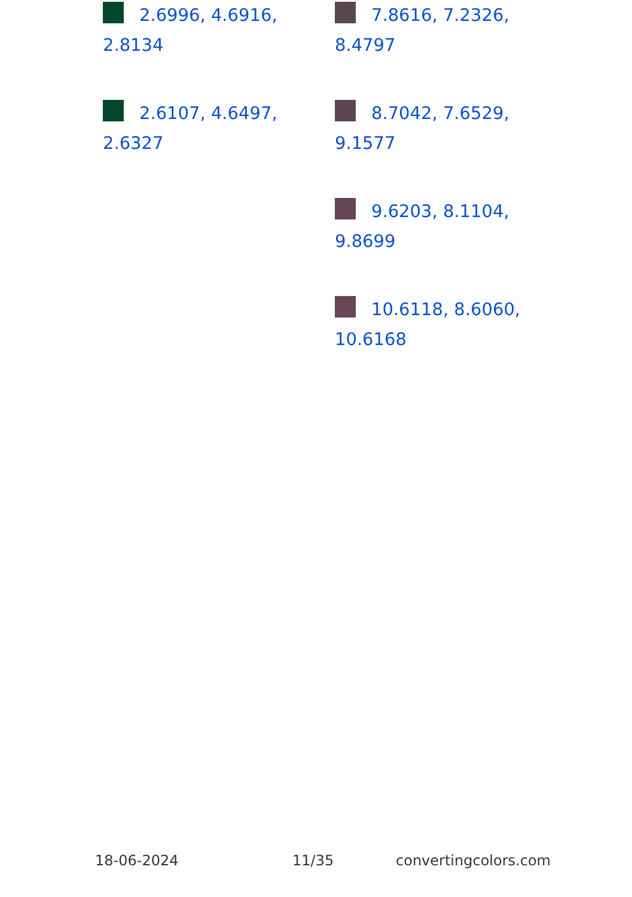2.6996, 4.6916, 2.8134
2.6107, 4.6497, 2.6327
7.8616, 7.2326, 8.4797
8.7042, 7.6529, 9.1577
9.6203, 8.1104, 9.8699
10.6118, 8.6060, 10.6168
18-06-2024 11/35 convertingcolors.com